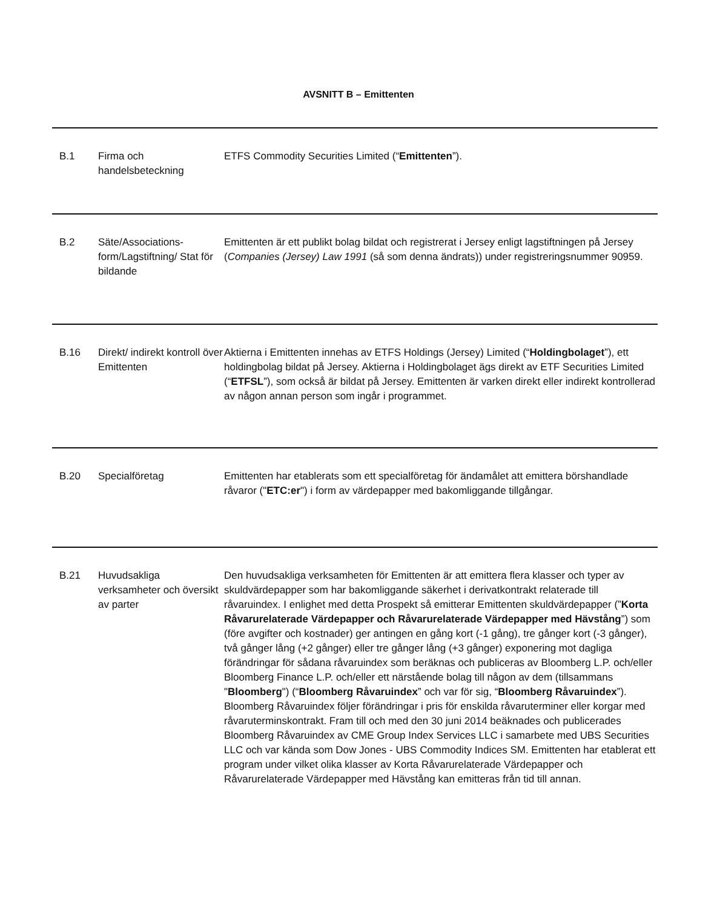AVSNITT B – Emittenten
| B.1 | Firma och handelsbeteckning | ETFS Commodity Securities Limited (“ Emittenten ”). |
| B.2 | Säte/Associations-form/Lagstiftning/ Stat för bildande | Emittenten är ett publikt bolag bildat och registrerat i Jersey enligt lagstiftningen på Jersey ( Companies (Jersey) Law 1991 (så som denna ändrats)) under registreringsnummer 90959. |
| B.16 | Direkt/ indirekt kontroll över Emittenten | Aktierna i Emittenten innehas av ETFS Holdings (Jersey) Limited (“ Holdingbolaget ”), ett holdingbolag bildat på Jersey. Aktierna i Holdingbolaget ägs direkt av ETF Securities Limited (“ ETFSL ”), som också är bildat på Jersey. Emittenten är varken direkt eller indirekt kontrollerad av någon annan person som ingår i programmet. |
| B.20 | Specialföretag | Emittenten har etablerats som ett specialföretag för ändamålet att emittera börshandlade råvaror (" ETC:er ") i form av värdepapper med bakomliggande tillgångar. |
| B.21 | Huvudsakliga verksamheter och översikt av parter | Den huvudsakliga verksamheten för Emittenten är att emittera flera klasser och typer av skuldvärdepapper som har bakomliggande säkerhet i derivatkontrakt relaterade till råvaruindex. I enlighet med detta Prospekt så emitterar Emittenten skuldvärdepapper (” Korta Råvarurelaterade Värdepapper och Råvarurelaterade Värdepapper med Hävstång ”) som (före avgifter och kostnader) ger antingen en gång kort (-1 gång), tre gånger kort (-3 gånger), två gånger lång (+2 gånger) eller tre gånger lång (+3 gånger) exponering mot dagliga förändringar för sådana råvaruindex som beräknas och publiceras av Bloomberg L.P. och/eller Bloomberg Finance L.P. och/eller ett närstående bolag till någon av dem (tillsammans " Bloomberg ") (“ Bloomberg Råvaruindex ” och var för sig, “ Bloomberg Råvaruindex ”). Bloomberg Råvaruindex följer förändringar i pris för enskilda råvaruterminer eller korgar med råvaruterminskontrakt. Fram till och med den 30 juni 2014 beäknades och publicerades Bloomberg Råvaruindex av CME Group Index Services LLC i samarbete med UBS Securities LLC och var kända som Dow Jones - UBS Commodity Indices SM. Emittenten har etablerat ett program under vilket olika klasser av Korta Råvarurelaterade Värdepapper och Råvarurelaterade Värdepapper med Hävstång kan emitteras från tid till annan. |